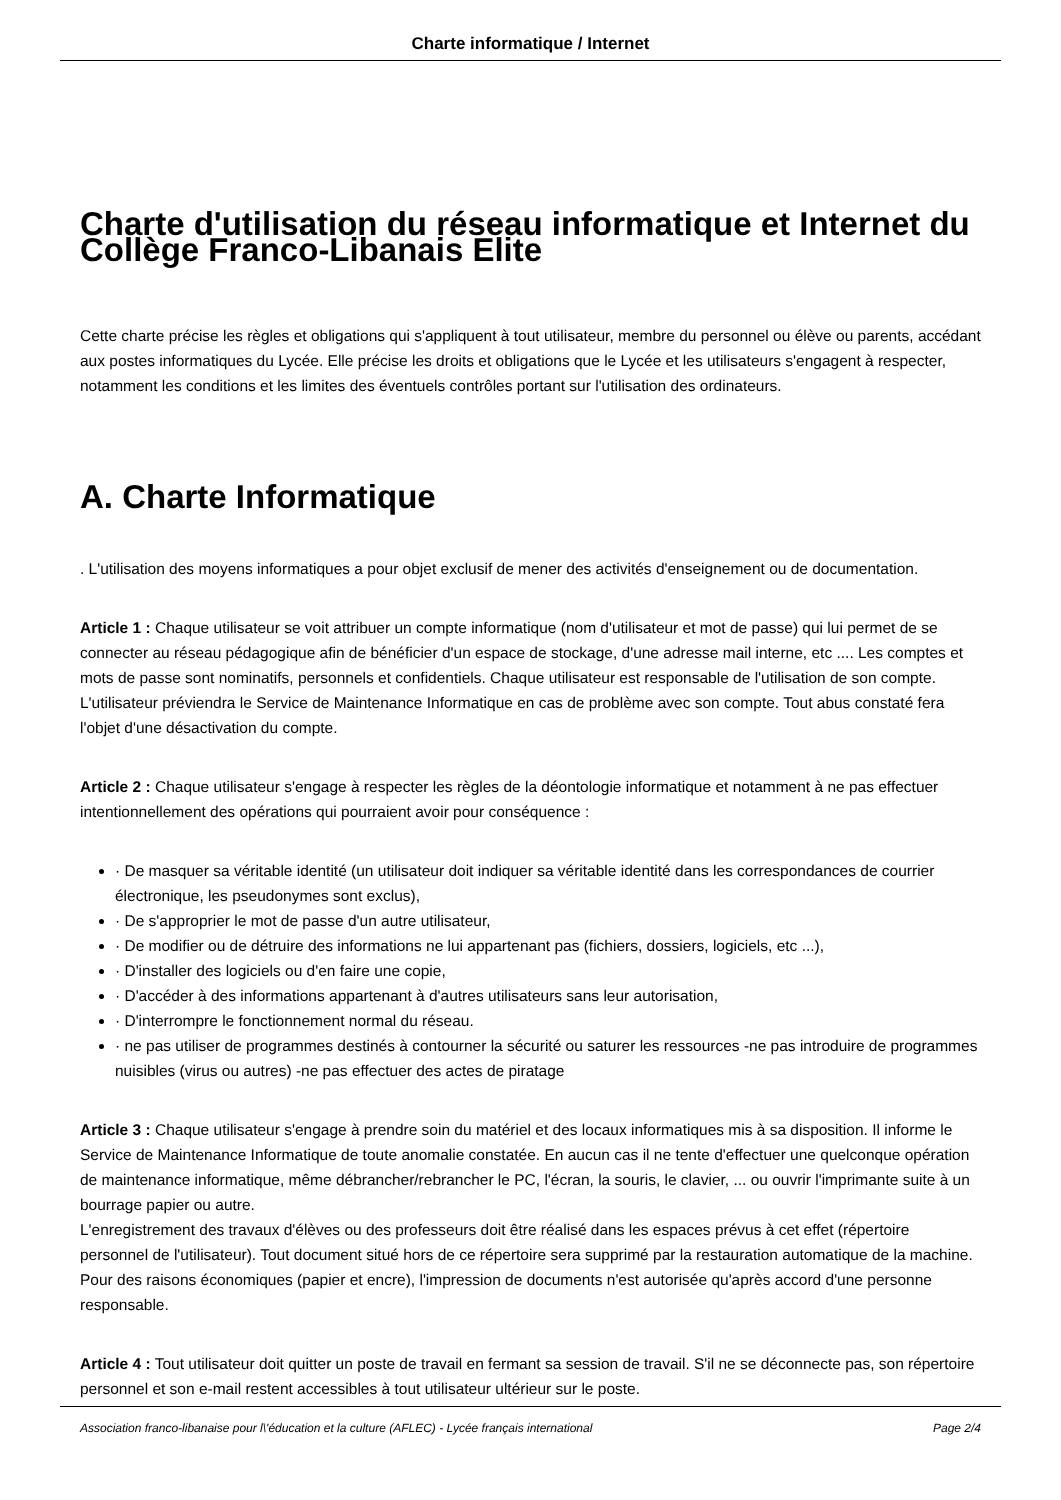Charte informatique / Internet
Charte d'utilisation du réseau informatique et Internet du Collège Franco-Libanais Elite
Cette charte précise les règles et obligations qui s'appliquent à tout utilisateur, membre du personnel ou élève ou parents, accédant aux postes informatiques du Lycée. Elle précise les droits et obligations que le Lycée et les utilisateurs s'engagent à respecter, notamment les conditions et les limites des éventuels contrôles portant sur l'utilisation des ordinateurs.
A. Charte Informatique
. L'utilisation des moyens informatiques a pour objet exclusif de mener des activités d'enseignement ou de documentation.
Article 1 : Chaque utilisateur se voit attribuer un compte informatique (nom d'utilisateur et mot de passe) qui lui permet de se connecter au réseau pédagogique afin de bénéficier d'un espace de stockage, d'une adresse mail interne, etc .... Les comptes et mots de passe sont nominatifs, personnels et confidentiels. Chaque utilisateur est responsable de l'utilisation de son compte. L'utilisateur préviendra le Service de Maintenance Informatique en cas de problème avec son compte. Tout abus constaté fera l'objet d'une désactivation du compte.
Article 2 : Chaque utilisateur s'engage à respecter les règles de la déontologie informatique et notamment à ne pas effectuer intentionnellement des opérations qui pourraient avoir pour conséquence :
· De masquer sa véritable identité (un utilisateur doit indiquer sa véritable identité dans les correspondances de courrier électronique, les pseudonymes sont exclus),
· De s'approprier le mot de passe d'un autre utilisateur,
· De modifier ou de détruire des informations ne lui appartenant pas (fichiers, dossiers, logiciels, etc ...),
· D'installer des logiciels ou d'en faire une copie,
· D'accéder à des informations appartenant à d'autres utilisateurs sans leur autorisation,
· D'interrompre le fonctionnement normal du réseau.
· ne pas utiliser de programmes destinés à contourner la sécurité ou saturer les ressources -ne pas introduire de programmes nuisibles (virus ou autres) -ne pas effectuer des actes de piratage
Article 3 : Chaque utilisateur s'engage à prendre soin du matériel et des locaux informatiques mis à sa disposition. Il informe le Service de Maintenance Informatique de toute anomalie constatée. En aucun cas il ne tente d'effectuer une quelconque opération de maintenance informatique, même débrancher/rebrancher le PC, l'écran, la souris, le clavier, ... ou ouvrir l'imprimante suite à un bourrage papier ou autre.
L'enregistrement des travaux d'élèves ou des professeurs doit être réalisé dans les espaces prévus à cet effet (répertoire personnel de l'utilisateur). Tout document situé hors de ce répertoire sera supprimé par la restauration automatique de la machine.
Pour des raisons économiques (papier et encre), l'impression de documents n'est autorisée qu'après accord d'une personne responsable.
Article 4 : Tout utilisateur doit quitter un poste de travail en fermant sa session de travail. S'il ne se déconnecte pas, son répertoire personnel et son e-mail restent accessibles à tout utilisateur ultérieur sur le poste.
Association franco-libanaise pour l\'éducation et la culture (AFLEC) - Lycée français international Page 2/4